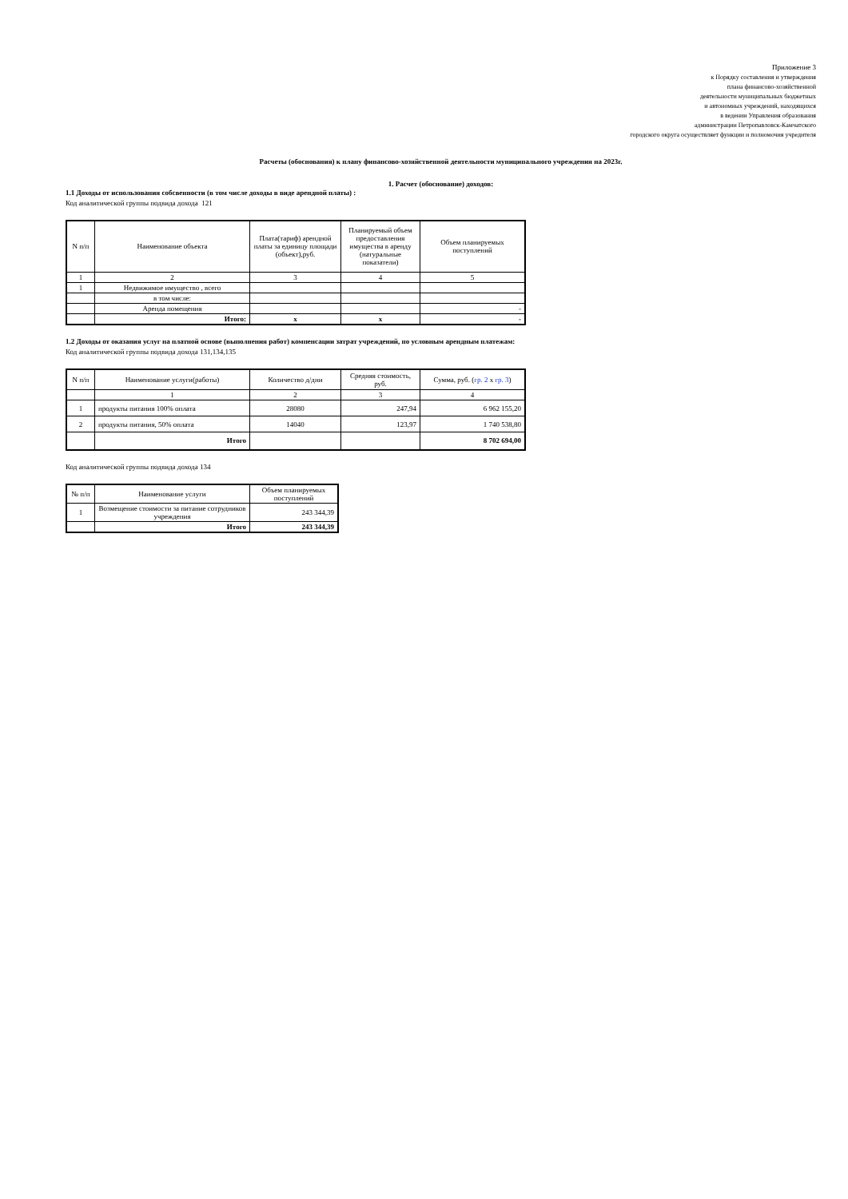Приложение 3
к Порядку составления и утверждения
плана финансово-хозяйственной
деятельности муниципальных бюджетных
и автономных учреждений, находящихся
в ведении Управления образования
администрации Петропавловск-Камчатского
городского округа осуществляет функции и полномочия учредителя
Расчеты (обоснования) к плану финансово-хозяйственной деятельности муниципального учреждения на 2023г.
1. Расчет (обоснование) доходов:
1.1 Доходы от использования собсвенности (в том числе доходы в виде арендной платы) :
Код аналитической группы подвида дохода 121
| N п/п | Наименование объекта | Плата(тариф) арендной платы за единицу площади (объект),руб. | Планируемый объем предоставления имущества в аренду (натуральные показатели) | Объем планируемых поступлений |
| --- | --- | --- | --- | --- |
| 1 | 2 | 3 | 4 | 5 |
| 1 | Недвижимое имущество , всего | | | |
| | в том числе: | | | |
| | Аренда помещения | | | - |
| | Итого: | x | x | - |
1.2 Доходы от оказания услуг на платной основе (выполнения работ) компенсации затрат учреждений, по условным арендным платежам:
Код аналитической группы подвида дохода 131,134,135
| N п/п | Наименование услуги(работы) | Количество д/дни | Средняя стоимость, руб. | Сумма, руб. ( гр. 2 х гр. 3 ) |
| --- | --- | --- | --- | --- |
| | 1 | 2 | 3 | 4 |
| 1 | продукты питания 100% оплата | 28080 | 247,94 | 6 962 155,20 |
| 2 | продукты питания, 50% оплата | 14040 | 123,97 | 1 740 538,80 |
| | Итого | | | 8 702 694,00 |
Код аналитической группы подвида дохода 134
| № п/п | Наименование услуги | Объем планируемых поступлений |
| --- | --- | --- |
| 1 | Возмещение стоимости за питание сотрудников учреждения | 243 344,39 |
| | Итого | 243 344,39 |